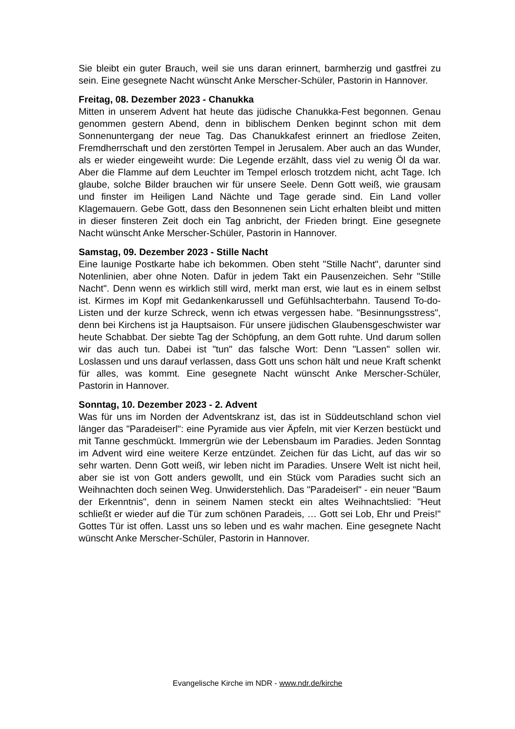Sie bleibt ein guter Brauch, weil sie uns daran erinnert, barmherzig und gastfrei zu sein. Eine gesegnete Nacht wünscht Anke Merscher-Schüler, Pastorin in Hannover.
Freitag, 08. Dezember 2023 - Chanukka
Mitten in unserem Advent hat heute das jüdische Chanukka-Fest begonnen. Genau genommen gestern Abend, denn in biblischem Denken beginnt schon mit dem Sonnenuntergang der neue Tag. Das Chanukkafest erinnert an friedlose Zeiten, Fremdherrschaft und den zerstörten Tempel in Jerusalem. Aber auch an das Wunder, als er wieder eingeweiht wurde: Die Legende erzählt, dass viel zu wenig Öl da war. Aber die Flamme auf dem Leuchter im Tempel erlosch trotzdem nicht, acht Tage. Ich glaube, solche Bilder brauchen wir für unsere Seele. Denn Gott weiß, wie grausam und finster im Heiligen Land Nächte und Tage gerade sind. Ein Land voller Klagemauern. Gebe Gott, dass den Besonnenen sein Licht erhalten bleibt und mitten in dieser finsteren Zeit doch ein Tag anbricht, der Frieden bringt. Eine gesegnete Nacht wünscht Anke Merscher-Schüler, Pastorin in Hannover.
Samstag, 09. Dezember 2023 - Stille Nacht
Eine launige Postkarte habe ich bekommen. Oben steht "Stille Nacht", darunter sind Notenlinien, aber ohne Noten. Dafür in jedem Takt ein Pausenzeichen. Sehr "Stille Nacht". Denn wenn es wirklich still wird, merkt man erst, wie laut es in einem selbst ist. Kirmes im Kopf mit Gedankenkarussell und Gefühlsachterbahn. Tausend To-do-Listen und der kurze Schreck, wenn ich etwas vergessen habe. "Besinnungsstress", denn bei Kirchens ist ja Hauptsaison. Für unsere jüdischen Glaubensgeschwister war heute Schabbat. Der siebte Tag der Schöpfung, an dem Gott ruhte. Und darum sollen wir das auch tun. Dabei ist "tun" das falsche Wort: Denn "Lassen" sollen wir. Loslassen und uns darauf verlassen, dass Gott uns schon hält und neue Kraft schenkt für alles, was kommt. Eine gesegnete Nacht wünscht Anke Merscher-Schüler, Pastorin in Hannover.
Sonntag, 10. Dezember 2023 - 2. Advent
Was für uns im Norden der Adventskranz ist, das ist in Süddeutschland schon viel länger das "Paradeiserl": eine Pyramide aus vier Äpfeln, mit vier Kerzen bestückt und mit Tanne geschmückt. Immergrün wie der Lebensbaum im Paradies. Jeden Sonntag im Advent wird eine weitere Kerze entzündet. Zeichen für das Licht, auf das wir so sehr warten. Denn Gott weiß, wir leben nicht im Paradies. Unsere Welt ist nicht heil, aber sie ist von Gott anders gewollt, und ein Stück vom Paradies sucht sich an Weihnachten doch seinen Weg. Unwiderstehlich. Das "Paradeiserl" - ein neuer "Baum der Erkenntnis", denn in seinem Namen steckt ein altes Weihnachtslied: "Heut schließt er wieder auf die Tür zum schönen Paradeis, … Gott sei Lob, Ehr und Preis!" Gottes Tür ist offen. Lasst uns so leben und es wahr machen. Eine gesegnete Nacht wünscht Anke Merscher-Schüler, Pastorin in Hannover.
Evangelische Kirche im NDR - www.ndr.de/kirche